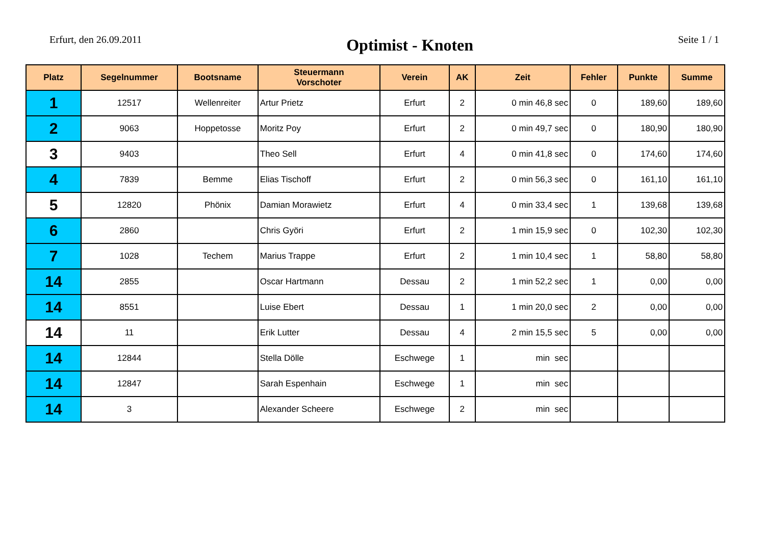Erfurt, den 26.09.2011
Optimist - Knoten
Seite 1 / 1
| Platz | Segelnummer | Bootsname | Steuermann Vorschoter | Verein | AK | Zeit | Fehler | Punkte | Summe |
| --- | --- | --- | --- | --- | --- | --- | --- | --- | --- |
| 1 | 12517 | Wellenreiter | Artur Prietz | Erfurt | 2 | 0 min 46,8 sec | 0 | 189,60 | 189,60 |
| 2 | 9063 | Hoppetosse | Moritz Poy | Erfurt | 2 | 0 min 49,7 sec | 0 | 180,90 | 180,90 |
| 3 | 9403 | | Theo Sell | Erfurt | 4 | 0 min 41,8 sec | 0 | 174,60 | 174,60 |
| 4 | 7839 | Bemme | Elias Tischoff | Erfurt | 2 | 0 min 56,3 sec | 0 | 161,10 | 161,10 |
| 5 | 12820 | Phönix | Damian Morawietz | Erfurt | 4 | 0 min 33,4 sec | 1 | 139,68 | 139,68 |
| 6 | 2860 | | Chris Györi | Erfurt | 2 | 1 min 15,9 sec | 0 | 102,30 | 102,30 |
| 7 | 1028 | Techem | Marius Trappe | Erfurt | 2 | 1 min 10,4 sec | 1 | 58,80 | 58,80 |
| 14 | 2855 | | Oscar Hartmann | Dessau | 2 | 1 min 52,2 sec | 1 | 0,00 | 0,00 |
| 14 | 8551 | | Luise Ebert | Dessau | 1 | 1 min 20,0 sec | 2 | 0,00 | 0,00 |
| 14 | 11 | | Erik Lutter | Dessau | 4 | 2 min 15,5 sec | 5 | 0,00 | 0,00 |
| 14 | 12844 | | Stella Dölle | Eschwege | 1 | min sec | | | |
| 14 | 12847 | | Sarah Espenhain | Eschwege | 1 | min sec | | | |
| 14 | 3 | | Alexander Scheere | Eschwege | 2 | min sec | | | |